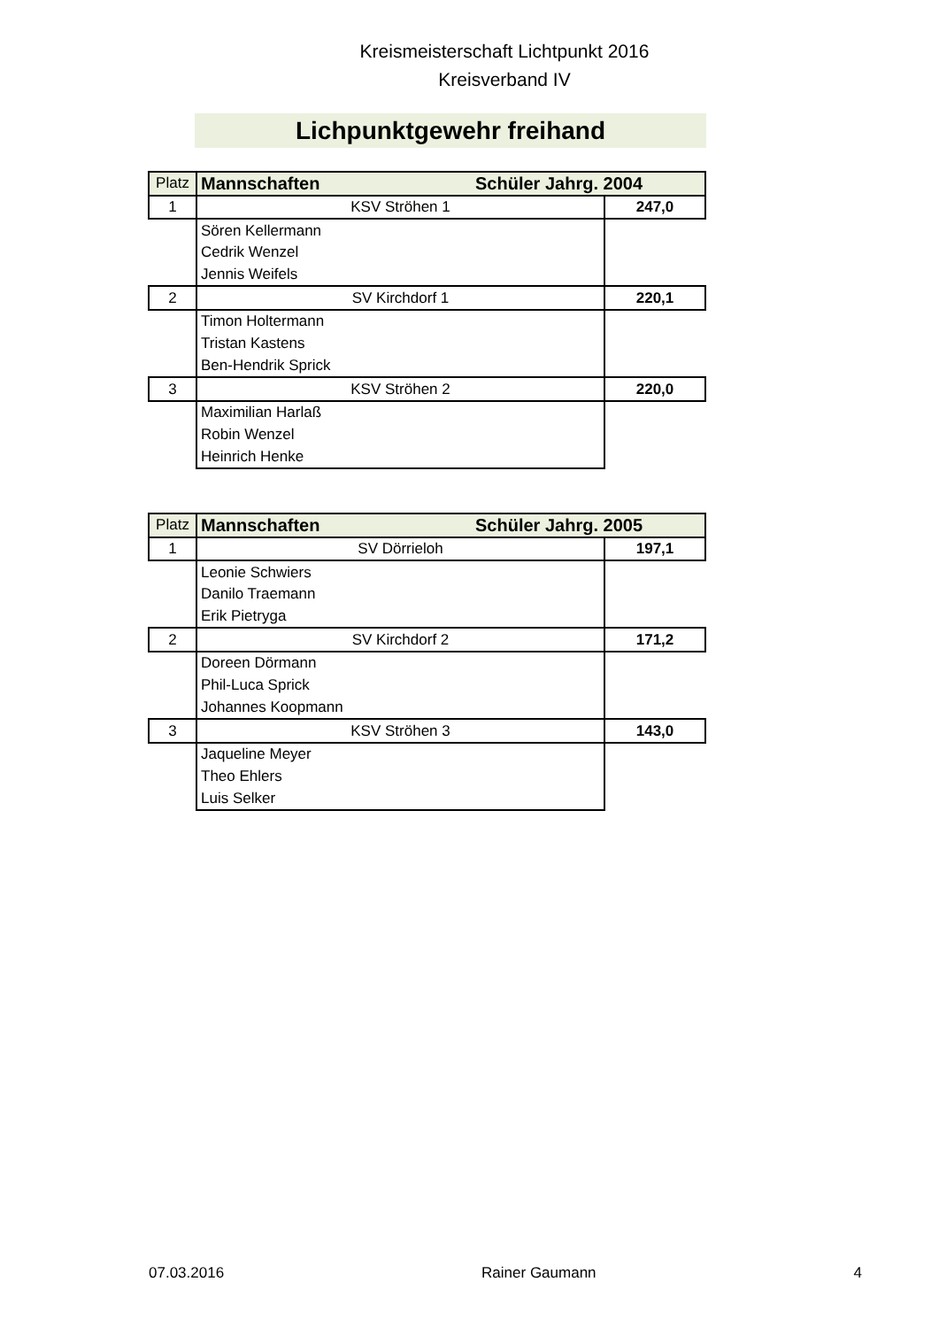Kreismeisterschaft Lichtpunkt 2016
Kreisverband IV
Lichpunktgewehr freihand
| Platz | Mannschaften Schüler Jahrg. 2004 | |
| 1 | KSV Ströhen 1 | 247,0 |
| | Sören Kellermann | |
| | Cedrik Wenzel | |
| | Jennis Weifels | |
| 2 | SV Kirchdorf 1 | 220,1 |
| | Timon Holtermann | |
| | Tristan Kastens | |
| | Ben-Hendrik Sprick | |
| 3 | KSV Ströhen 2 | 220,0 |
| | Maximilian Harlaß | |
| | Robin Wenzel | |
| | Heinrich Henke | |
| Platz | Mannschaften Schüler Jahrg. 2005 | |
| 1 | SV Dörrieloh | 197,1 |
| | Leonie Schwiers | |
| | Danilo Traemann | |
| | Erik Pietryga | |
| 2 | SV Kirchdorf 2 | 171,2 |
| | Doreen Dörmann | |
| | Phil-Luca Sprick | |
| | Johannes Koopmann | |
| 3 | KSV Ströhen 3 | 143,0 |
| | Jaqueline Meyer | |
| | Theo Ehlers | |
| | Luis Selker | |
07.03.2016 Rainer Gaumann 4